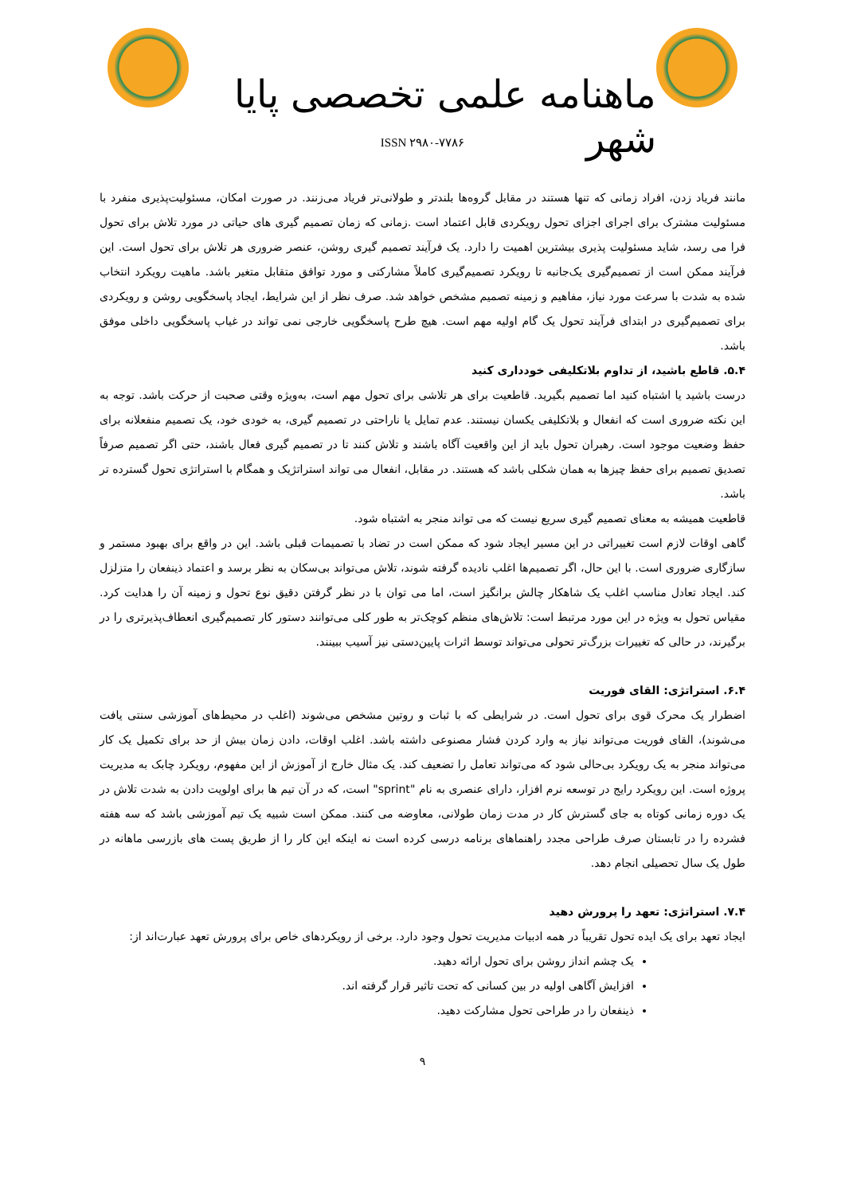ماهنامه علمی تخصصی پایا شهر
ISSN ۲۹۸۰-۷۷۸۶
مانند فریاد زدن، افراد زمانی که تنها هستند در مقابل گروه‌ها بلندتر و طولانی‌تر فریاد می‌زنند. در صورت امکان، مسئولیت‌پذیری منفرد با مسئولیت مشترک برای اجرای اجزای تحول رویکردی قابل اعتماد است .زمانی که زمان تصمیم گیری های حیاتی در مورد تلاش برای تحول فرا می رسد، شاید مسئولیت پذیری بیشترین اهمیت را دارد. یک فرآیند تصمیم گیری روشن، عنصر ضروری هر تلاش برای تحول است. این فرآیند ممکن است از تصمیم‌گیری یک‌جانبه تا رویکرد تصمیم‌گیری کاملاً مشارکتی و مورد توافق متقابل متغیر باشد. ماهیت رویکرد انتخاب شده به شدت با سرعت مورد نیاز، مفاهیم و زمینه تصمیم مشخص خواهد شد. صرف نظر از این شرایط، ایجاد پاسخگویی روشن و رویکردی برای تصمیم‌گیری در ابتدای فرآیند تحول یک گام اولیه مهم است. هیچ طرح پاسخگویی خارجی نمی تواند در غیاب پاسخگویی داخلی موفق باشد.
۵.۴. قاطع باشید، از تداوم بلاتکلیفی خودداری کنید
درست باشید یا اشتباه کنید اما تصمیم بگیرید. قاطعیت برای هر تلاشی برای تحول مهم است، به‌ویژه وقتی صحبت از حرکت باشد. توجه به این نکته ضروری است که انفعال و بلاتکلیفی یکسان نیستند. عدم تمایل یا ناراحتی در تصمیم گیری، به خودی خود، یک تصمیم منفعلانه برای حفظ وضعیت موجود است. رهبران تحول باید از این واقعیت آگاه باشند و تلاش کنند تا در تصمیم گیری فعال باشند، حتی اگر تصمیم صرفاً تصدیق تصمیم برای حفظ چیزها به همان شکلی باشد که هستند. در مقابل، انفعال می تواند استراتژیک و همگام با استراتژی تحول گسترده تر باشد.
قاطعیت همیشه به معنای تصمیم گیری سریع نیست که می تواند منجر به اشتباه شود.
گاهی اوقات لازم است تغییراتی در این مسیر ایجاد شود که ممکن است در تضاد با تصمیمات قبلی باشد. این در واقع برای بهبود مستمر و سازگاری ضروری است. با این حال، اگر تصمیم‌ها اغلب نادیده گرفته شوند، تلاش می‌تواند بی‌سکان به نظر برسد و اعتماد ذینفعان را متزلزل کند. ایجاد تعادل مناسب اغلب یک شاهکار چالش برانگیز است، اما می توان با در نظر گرفتن دقیق نوع تحول و زمینه آن را هدایت کرد. مقیاس تحول به ویژه در این مورد مرتبط است: تلاش‌های منظم کوچک‌تر به طور کلی می‌توانند دستور کار تصمیم‌گیری انعطاف‌پذیرتری را در برگیرند، در حالی که تغییرات بزرگ‌تر تحولی می‌تواند توسط اثرات پایین‌دستی نیز آسیب ببینند.
۶.۴. استراتژی: القای فوریت
اضطرار یک محرک قوی برای تحول است. در شرایطی که با ثبات و روتین مشخص می‌شوند (اغلب در محیط‌های آموزشی سنتی یافت می‌شوند)، القای فوریت می‌تواند نیاز به وارد کردن فشار مصنوعی داشته باشد. اغلب اوقات، دادن زمان بیش از حد برای تکمیل یک کار می‌تواند منجر به یک رویکرد بی‌حالی شود که می‌تواند تعامل را تضعیف کند. یک مثال خارج از آموزش از این مفهوم، رویکرد چابک به مدیریت پروژه است. این رویکرد رایج در توسعه نرم افزار، دارای عنصری به نام "sprint" است، که در آن تیم ها برای اولویت دادن به شدت تلاش در یک دوره زمانی کوتاه به جای گسترش کار در مدت زمان طولانی، معاوضه می کنند. ممکن است شبیه یک تیم آموزشی باشد که سه هفته فشرده را در تابستان صرف طراحی مجدد راهنماهای برنامه درسی کرده است نه اینکه این کار را از طریق پست های بازرسی ماهانه در طول یک سال تحصیلی انجام دهد.
۷.۴. استراتژی: تعهد را پرورش دهید
ایجاد تعهد برای یک ایده تحول تقریباً در همه ادبیات مدیریت تحول وجود دارد. برخی از رویکردهای خاص برای پرورش تعهد عبارت‌اند از:
یک چشم انداز روشن برای تحول ارائه دهید.
افزایش آگاهی اولیه در بین کسانی که تحت تاثیر قرار گرفته اند.
ذینفعان را در طراحی تحول مشارکت دهید.
۹